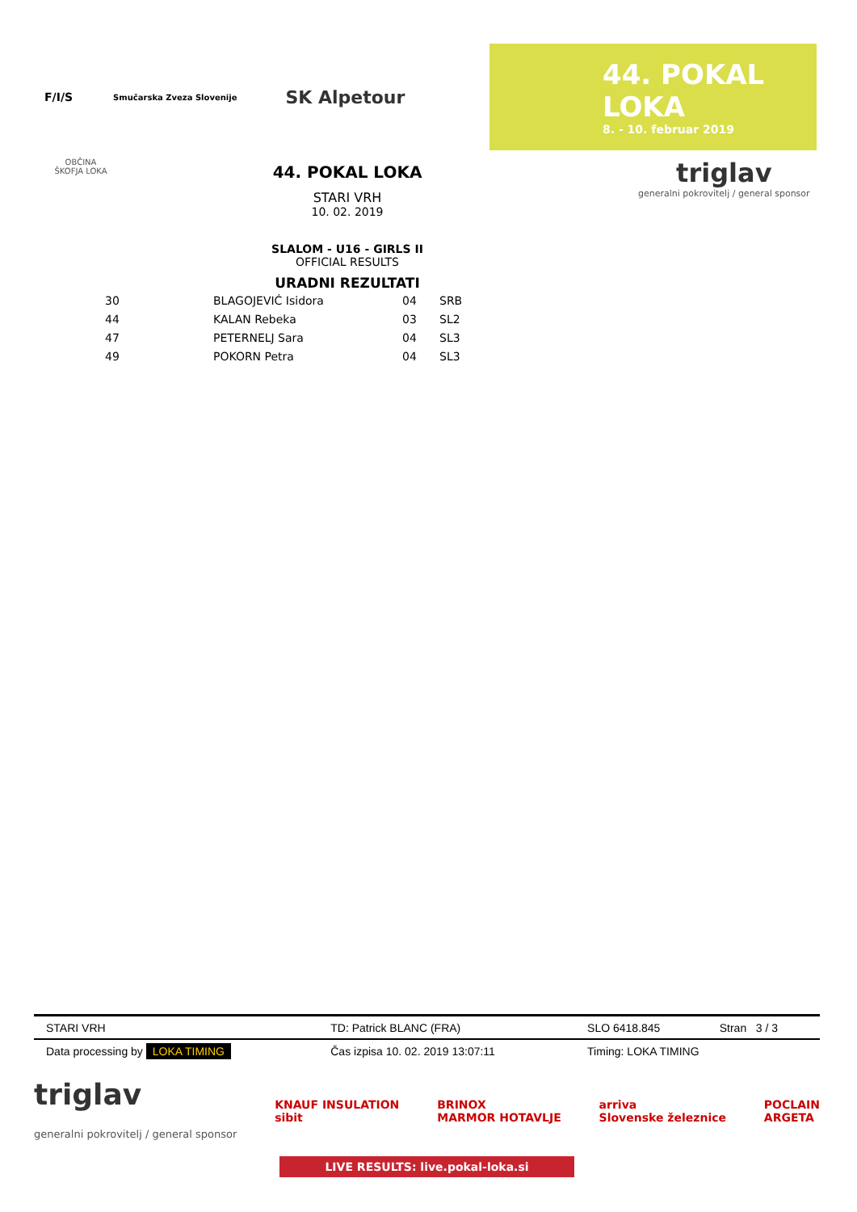F/I/S Smučarska Zveza Slovenije SK Alpetour
44. POKAL LOKA
8. - 10. februar 2019
OBČINA
ŠKOFJA LOKA
44. POKAL LOKA
STARI VRH
10. 02. 2019
SLALOM - U16 - GIRLS II
OFFICIAL RESULTS
URADNI REZULTATI
triglav
generalni pokrovitelj / general sponsor
| 30 | BLAGOJEVIĆ Isidora | 04 | SRB |
| 44 | KALAN Rebeka | 03 | SL2 |
| 47 | PETERNELJ Sara | 04 | SL3 |
| 49 | POKORN Petra | 04 | SL3 |
| STARI VRH | TD: Patrick BLANC (FRA) | SLO 6418.845 | Stran 3 / 3 |
| Data processing by LOKA TIMING | Čas izpisa 10. 02. 2019 13:07:11 | Timing: LOKA TIMING | |
triglav
generalni pokrovitelj / general sponsor KNAUF INSULATION
sibit BRINOX
MARMOR HOTAVLJE arriva
Slovenske železnice POCLAIN
ARGETA
LIVE RESULTS: live.pokal-loka.si